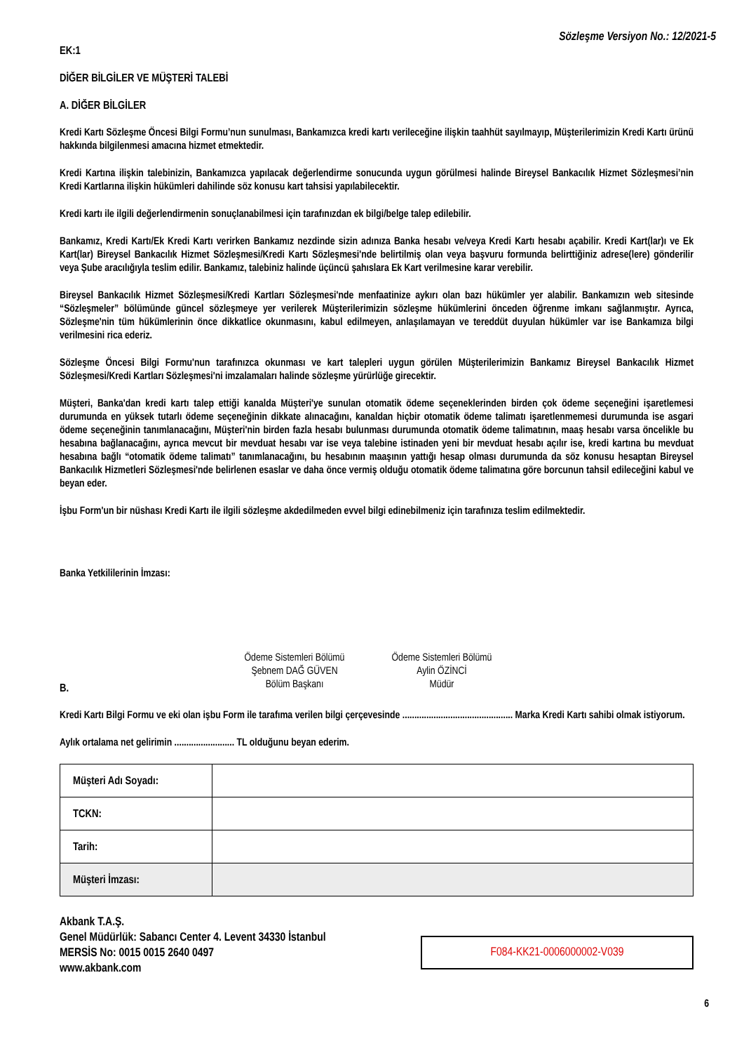Sözleşme Versiyon No.: 12/2021-5
EK:1
DİĞER BİLGİLER VE MÜŞTERİ TALEBİ
A. DİĞER BİLGİLER
Kredi Kartı Sözleşme Öncesi Bilgi Formu’nun sunulması, Bankamızca kredi kartı verileceğine ilişkin taahhüt sayılmayıp, Müşterilerimizin Kredi Kartı ürünü hakkında bilgilenmesi amacına hizmet etmektedir.
Kredi Kartına ilişkin talebinizin, Bankamızca yapılacak değerlendirme sonucunda uygun görülmesi halinde Bireysel Bankacılık Hizmet Sözleşmesi’nin Kredi Kartlarına ilişkin hükümleri dahilinde söz konusu kart tahsisi yapılabilecektir.
Kredi kartı ile ilgili değerlendirmenin sonuçlanabilmesi için tarafınızdan ek bilgi/belge talep edilebilir.
Bankamız, Kredi Kartı/Ek Kredi Kartı verirken Bankamız nezdinde sizin adınıza Banka hesabı ve/veya Kredi Kartı hesabı açabilir. Kredi Kart(lar)ı ve Ek Kart(lar) Bireysel Bankacılık Hizmet Sözleşmesi/Kredi Kartı Sözleşmesi'nde belirtilmiş olan veya başvuru formunda belirttiğiniz adrese(lere) gönderilir veya Şube aracılığıyla teslim edilir. Bankamız, talebiniz halinde üçüncü şahıslara Ek Kart verilmesine karar verebilir.
Bireysel Bankacılık Hizmet Sözleşmesi/Kredi Kartları Sözleşmesi'nde menfaatinize aykırı olan bazı hükümler yer alabilir. Bankamızın web sitesinde “Sözleşmeler” bölümünde güncel sözleşmeye yer verilerek Müşterilerimizin sözleşme hükümlerini önceden öğrenme imkanı sağlanmıştır. Ayrıca, Sözleşme'nin tüm hükümlerinin önce dikkatlice okunmasını, kabul edilmeyen, anlaşılamayan ve tereddüt duyulan hükümler var ise Bankamıza bilgi verilmesini rica ederiz.
Sözleşme Öncesi Bilgi Formu'nun tarafınızca okunması ve kart talepleri uygun görülen Müşterilerimizin Bankamız Bireysel Bankacılık Hizmet Sözleşmesi/Kredi Kartları Sözleşmesi'ni imzalamaları halinde sözleşme yürürlüğe girecektir.
Müşteri, Banka'dan kredi kartı talep ettiği kanalda Müşteri'ye sunulan otomatik ödeme seçeneklerinden birden çok ödeme seçeneğini işaretlemesi durumunda en yüksek tutarlı ödeme seçeneğinin dikkate alınacağını, kanaldan hiçbir otomatik ödeme talimatı işaretlenmemesi durumunda ise asgari ödeme seçeneğinin tanımlanacağını, Müşteri'nin birden fazla hesabı bulunması durumunda otomatik ödeme talimatının, maaş hesabı varsa öncelikle bu hesabına bağlanacağını, ayrıca mevcut bir mevduat hesabı var ise veya talebine istinaden yeni bir mevduat hesabı açılır ise, kredi kartına bu mevduat hesabına bağlı “otomatik ödeme talimatı” tanımlanacağını, bu hesabının maaşının yattığı hesap olması durumunda da söz konusu hesaptan Bireysel Bankacılık Hizmetleri Sözleşmesi'nde belirlenen esaslar ve daha önce vermiş olduğu otomatik ödeme talimatına göre borcunun tahsil edileceğini kabul ve beyan eder.
İşbu Form'un bir nüshası Kredi Kartı ile ilgili sözleşme akdedilmeden evvel bilgi edinebilmeniz için tarafınıza teslim edilmektedir.
Banka Yetkililerinin İmzası:
Ödeme Sistemleri Bölümü
Şebnem DAĞ GÜVEN
Bölüm Başkanı
Ödeme Sistemleri Bölümü
Aylin ÖZİNCİ
Müdür
B.
Kredi Kartı Bilgi Formu ve eki olan işbu Form ile tarafıma verilen bilgi çerçevesinde .............................................. Marka Kredi Kartı sahibi olmak istiyorum.
Aylık ortalama net gelirimin ......................... TL olduğunu beyan ederim.
| Müşteri Adı Soyadı: | |
| TCKN: | |
| Tarih: | |
| Müşteri İmzası: | |
Akbank T.A.Ş.
Genel Müdürlük: Sabancı Center 4. Levent 34330 İstanbul
MERSİS No: 0015 0015 2640 0497
www.akbank.com
F084-KK21-0006000002-V039
6